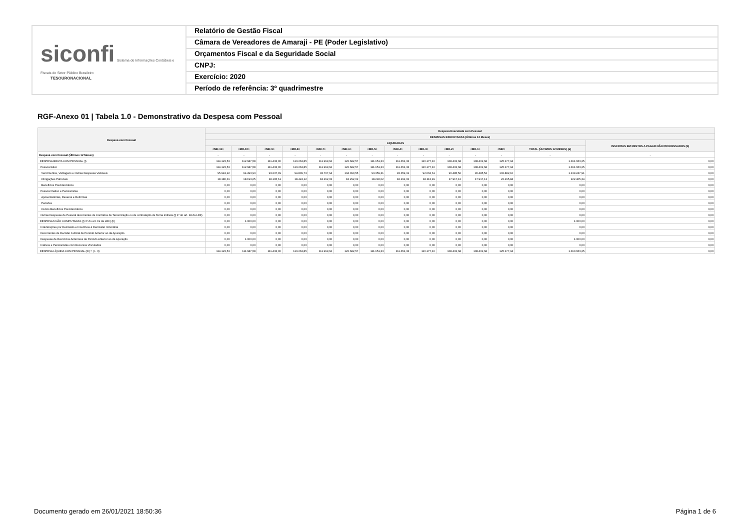siconfi Sistema de Informações Contábeis e Fiscais do Setor Público Brasileiro
TESOURONACIONAL
Relatório de Gestão Fiscal
Câmara de Vereadores de Amaraji - PE (Poder Legislativo)
Orçamentos Fiscal e da Seguridade Social
CNPJ:
Exercício: 2020
Período de referência: 3º quadrimestre
RGF-Anexo 01 | Tabela 1.0 - Demonstrativo da Despesa com Pessoal
| Despesa com Pessoal | Despesa Executada com Pessoal | | | | | | | | | | | | | |
| --- | --- | --- | --- | --- | --- | --- | --- | --- | --- | --- | --- | --- | --- | --- |
| | DESPESAS EXECUTADAS (Últimos 12 Meses) | | | | | | | | | | | | | |
| | LIQUIDADAS | | | | | | | | | | | | | INSCRITAS EM RESTOS A PAGAR NÃO PROCESSADOS (b) |
| | <MR-11> | <MR-10> | <MR-9> | <MR-8> | <MR-7> | <MR-6> | <MR-5> | <MR-4> | <MR-3> | <MR-2> | <MR-1> | <MR> | TOTAL (ÚLTIMOS 12 MESES) (a) | |
| Despesa com Pessoal (Últimos 12 Meses) | - | - | - | - | - | - | - | - | - | - | - | - | - | - |
| DESPESA BRUTA COM PESSOAL (I) | 114.123,53 | 112.687,58 | 111.433,00 | 113.263,85 | 111.999,66 | 122.682,57 | 111.651,33 | 111.651,33 | 110.177,10 | 108.402,68 | 108.402,68 | 125.177,94 | 1.361.653,25 | 0,00 |
| Pessoal Ativo | 114.123,53 | 112.687,58 | 111.433,00 | 113.263,85 | 111.999,66 | 122.682,57 | 111.651,33 | 111.651,33 | 110.177,10 | 108.402,68 | 108.402,68 | 125.177,94 | 1.361.653,25 | 0,00 |
| Vencimentos, Vantagens e Outras Despesas Variáveis | 95.943,22 | 94.493,93 | 93.237,39 | 94.839,73 | 93.707,64 | 104.390,55 | 93.359,31 | 93.359,31 | 92.063,61 | 90.485,56 | 90.485,56 | 102.882,10 | 1.139.247,91 | 0,00 |
| Obrigações Patronais | 18.180,31 | 18.193,65 | 18.195,61 | 18.424,12 | 18.292,02 | 18.292,02 | 18.292,02 | 18.292,02 | 18.113,49 | 17.917,12 | 17.917,12 | 22.295,84 | 222.405,34 | 0,00 |
| Benefícios Previdenciários | 0,00 | 0,00 | 0,00 | 0,00 | 0,00 | 0,00 | 0,00 | 0,00 | 0,00 | 0,00 | 0,00 | 0,00 | 0,00 | 0,00 |
| Pessoal Inativo e Pensionistas | 0,00 | 0,00 | 0,00 | 0,00 | 0,00 | 0,00 | 0,00 | 0,00 | 0,00 | 0,00 | 0,00 | 0,00 | 0,00 | 0,00 |
| Aposentadorias, Reserva e Reformas | 0,00 | 0,00 | 0,00 | 0,00 | 0,00 | 0,00 | 0,00 | 0,00 | 0,00 | 0,00 | 0,00 | 0,00 | 0,00 | 0,00 |
| Pensões | 0,00 | 0,00 | 0,00 | 0,00 | 0,00 | 0,00 | 0,00 | 0,00 | 0,00 | 0,00 | 0,00 | 0,00 | 0,00 | 0,00 |
| Outros Benefícios Previdenciários | 0,00 | 0,00 | 0,00 | 0,00 | 0,00 | 0,00 | 0,00 | 0,00 | 0,00 | 0,00 | 0,00 | 0,00 | 0,00 | 0,00 |
| Outras Despesas de Pessoal decorrentes de Contratos de Terceirização ou de contratação de forma indireta (§ 1º do art. 18 da LRF) | 0,00 | 0,00 | 0,00 | 0,00 | 0,00 | 0,00 | 0,00 | 0,00 | 0,00 | 0,00 | 0,00 | 0,00 | 0,00 | 0,00 |
| DESPESAS NÃO COMPUTADAS (§ 1º do art. 19 da LRF) (II) | 0,00 | 1.000,00 | 0,00 | 0,00 | 0,00 | 0,00 | 0,00 | 0,00 | 0,00 | 0,00 | 0,00 | 0,00 | 1.000,00 | 0,00 |
| Indenizações por Demissão e Incentivos à Demissão Voluntária | 0,00 | 0,00 | 0,00 | 0,00 | 0,00 | 0,00 | 0,00 | 0,00 | 0,00 | 0,00 | 0,00 | 0,00 | 0,00 | 0,00 |
| Decorrentes de Decisão Judicial de Período Anterior ao da Apuração | 0,00 | 0,00 | 0,00 | 0,00 | 0,00 | 0,00 | 0,00 | 0,00 | 0,00 | 0,00 | 0,00 | 0,00 | 0,00 | 0,00 |
| Despesas de Exercícios Anteriores de Período Anterior ao da Apuração | 0,00 | 1.000,00 | 0,00 | 0,00 | 0,00 | 0,00 | 0,00 | 0,00 | 0,00 | 0,00 | 0,00 | 0,00 | 1.000,00 | 0,00 |
| Inativos e Pensionistas com Recursos Vinculados | 0,00 | 0,00 | 0,00 | 0,00 | 0,00 | 0,00 | 0,00 | 0,00 | 0,00 | 0,00 | 0,00 | 0,00 | 0,00 | 0,00 |
| DESPESA LÍQUIDA COM PESSOAL (III) = (I - II) | 114.123,53 | 111.687,58 | 111.433,00 | 113.263,85 | 111.999,66 | 122.682,57 | 111.651,33 | 111.651,33 | 110.177,10 | 108.402,68 | 108.402,68 | 125.177,94 | 1.360.653,25 | 0,00 |
Documento gerado em 26/01/2021 18:50:36 Página 1 de 6